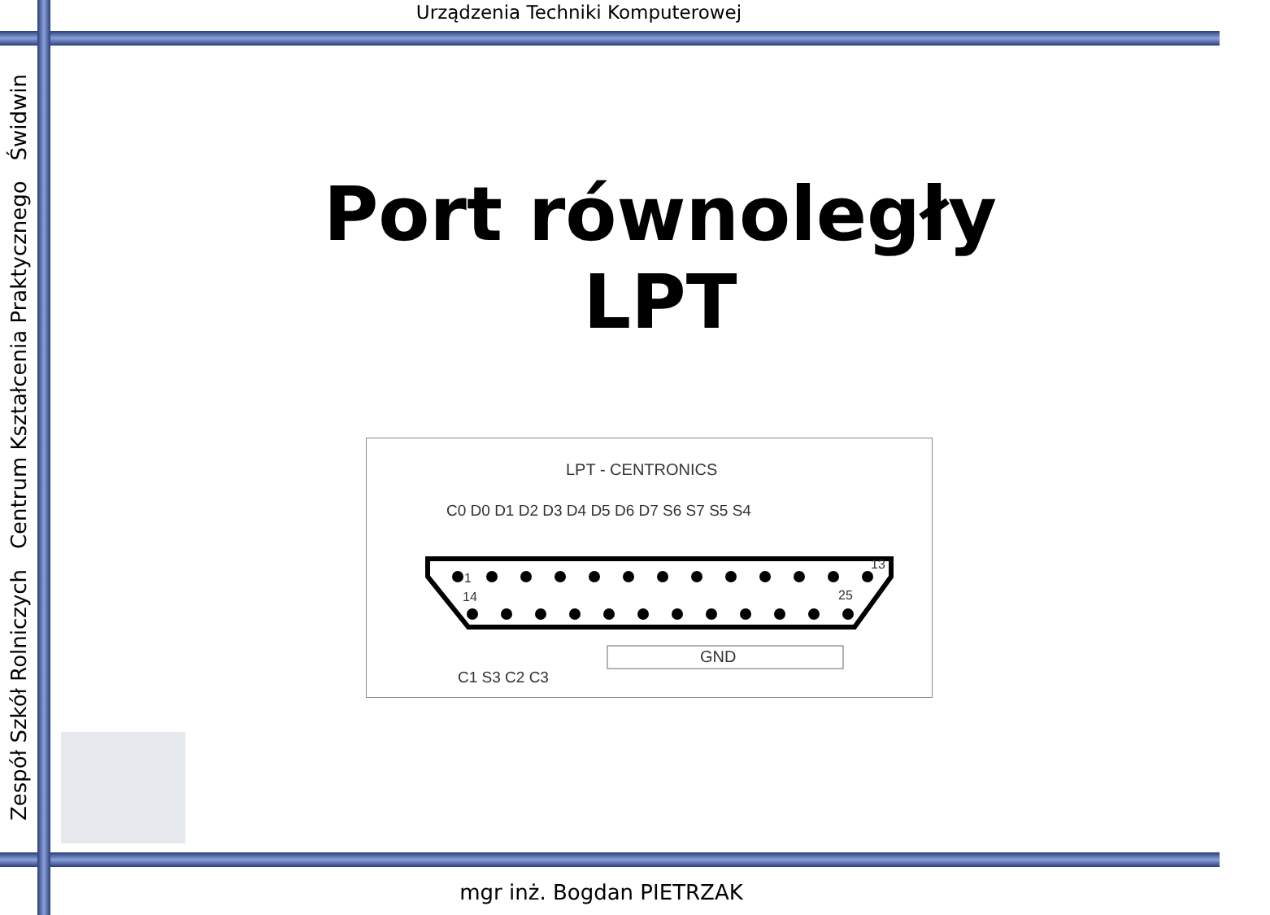Urządzenia Techniki Komputerowej
Zespół Szkół Rolniczych Centrum Kształcenia Praktycznego Świdwin
Port równoległy
LPT
LPT - CENTRONICS
C0 D0 D1 D2 D3 D4 D5 D6 D7 S6 S7 S5 S4
1
13
14
25
GND
C1 S3 C2 C3
mgr inż. Bogdan PIETRZAK